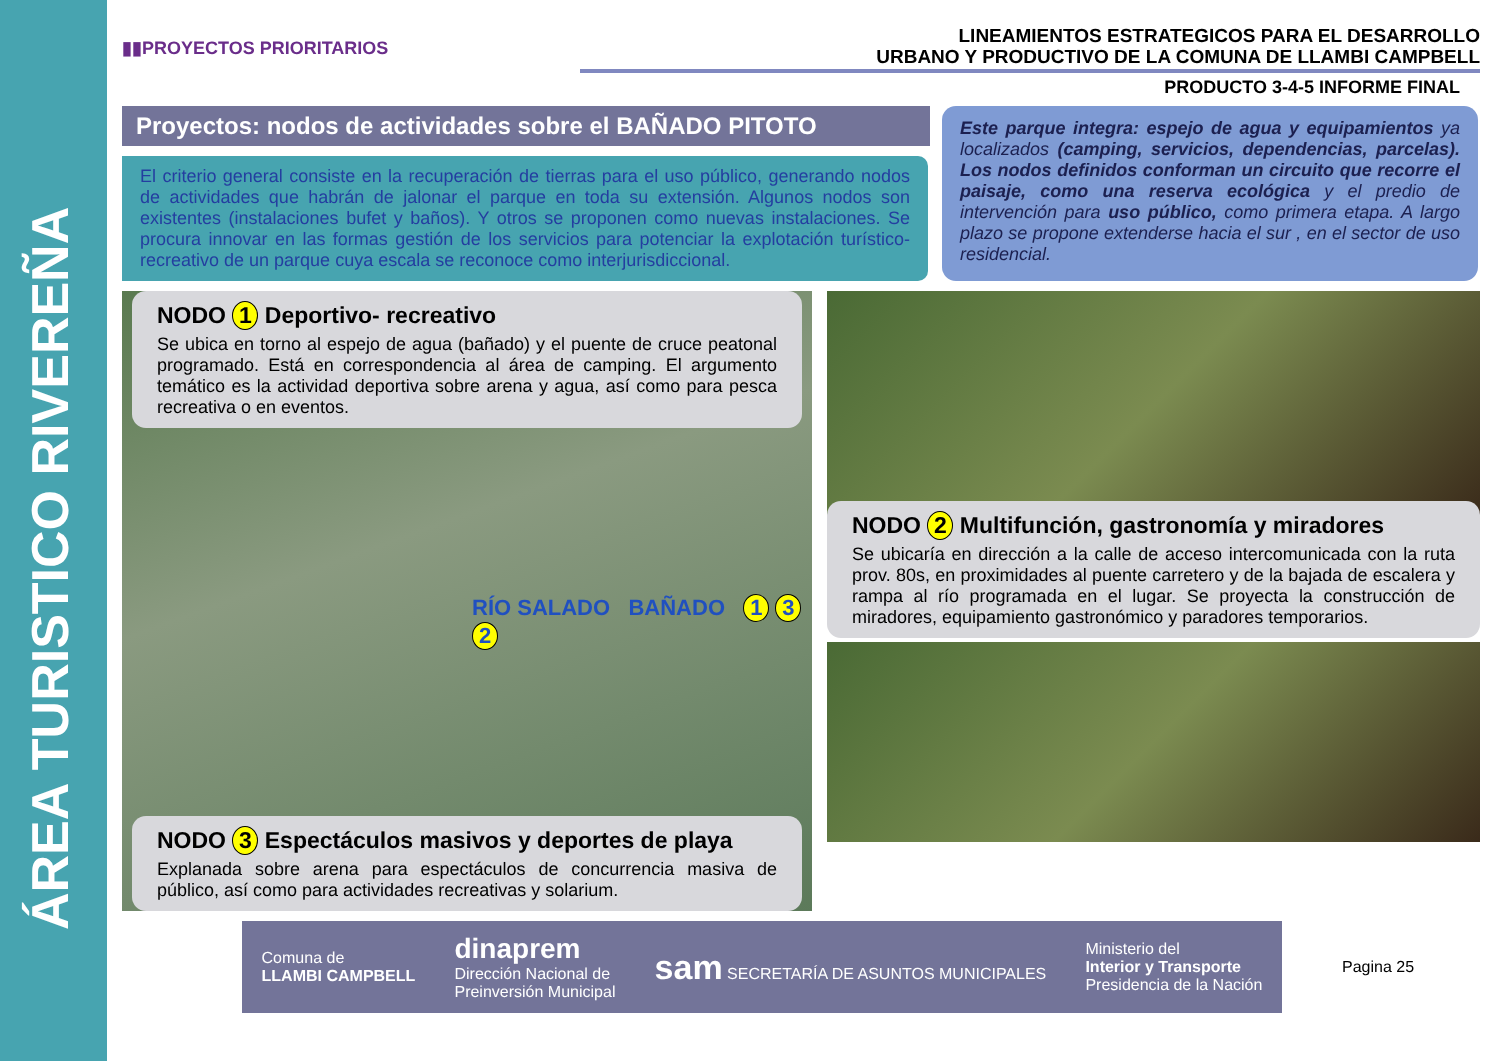ÁREA TURISTICO RIVEREÑA
▮▮PROYECTOS PRIORITARIOS
LINEAMIENTOS ESTRATEGICOS PARA EL DESARROLLO
URBANO Y PRODUCTIVO DE LA COMUNA DE LLAMBI CAMPBELL
PRODUCTO 3-4-5 INFORME FINAL
Proyectos: nodos de actividades sobre el BAÑADO PITOTO
El criterio general consiste en la recuperación de tierras para el uso público, generando nodos de actividades que habrán de jalonar el parque en toda su extensión. Algunos nodos son existentes (instalaciones bufet y baños). Y otros se proponen como nuevas instalaciones. Se procura innovar en las formas gestión de los servicios para potenciar la explotación turístico-recreativo de un parque cuya escala se reconoce como interjurisdiccional.
Este parque integra: espejo de agua y equipamientos ya localizados (camping, servicios, dependencias, parcelas). Los nodos definidos conforman un circuito que recorre el paisaje, como una reserva ecológica y el predio de intervención para uso público, como primera etapa. A largo plazo se propone extenderse hacia el sur , en el sector de uso residencial.
NODO 1 Deportivo- recreativo
Se ubica en torno al espejo de agua (bañado) y el puente de cruce peatonal programado. Está en correspondencia al área de camping. El argumento temático es la actividad deportiva sobre arena y agua, así como para pesca recreativa o en eventos.
RÍO SALADO BAÑADO 1 3 2
NODO 3 Espectáculos masivos y deportes de playa
Explanada sobre arena para espectáculos de concurrencia masiva de público, así como para actividades recreativas y solarium.
NODO 2 Multifunción, gastronomía y miradores
Se ubicaría en dirección a la calle de acceso intercomunicada con la ruta prov. 80s, en proximidades al puente carretero y de la bajada de escalera y rampa al río programada en el lugar. Se proyecta la construcción de miradores, equipamiento gastronómico y paradores temporarios.
Comuna de
LLAMBI CAMPBELL dinaprem
Dirección Nacional de
Preinversión Municipal sam SECRETARÍA DE ASUNTOS MUNICIPALES Ministerio del
Interior y Transporte
Presidencia de la Nación
Pagina 25